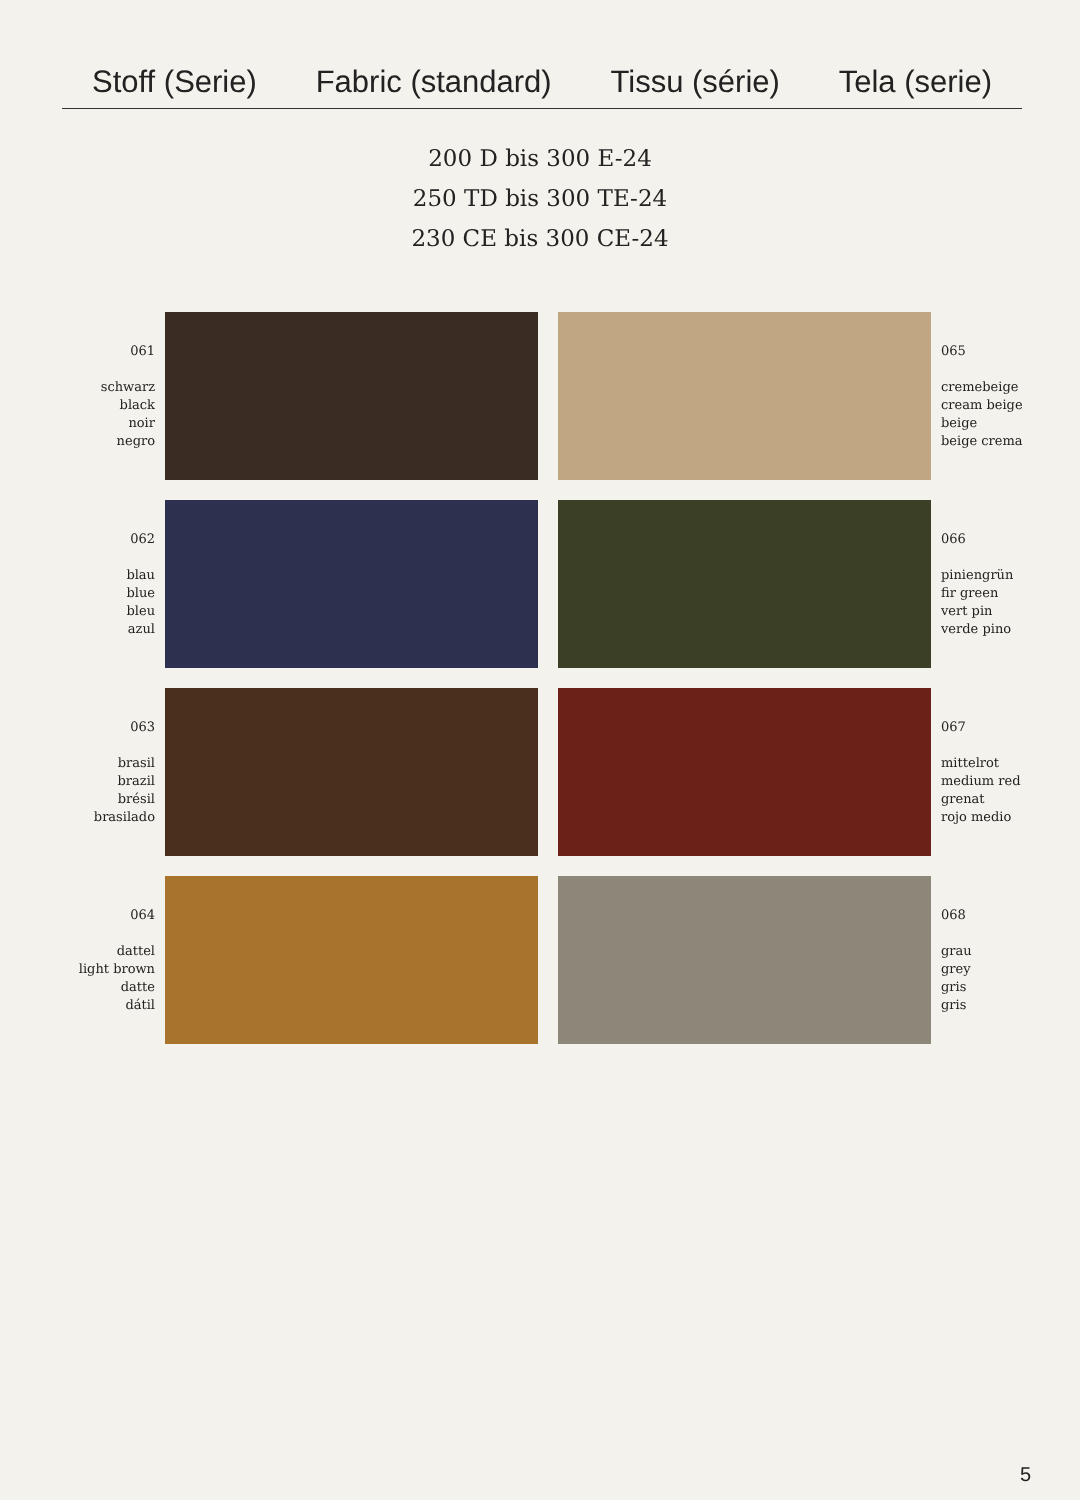Stoff (Serie) Fabric (standard) Tissu (série) Tela (serie)
200 D bis 300 E-24
250 TD bis 300 TE-24
230 CE bis 300 CE-24
061
schwarz
black
noir
negro
065
cremebeige
cream beige
beige
beige crema
062
blau
blue
bleu
azul
066
piniengrün
fir green
vert pin
verde pino
063
brasil
brazil
brésil
brasilado
067
mittelrot
medium red
grenat
rojo medio
064
dattel
light brown
datte
dátil
068
grau
grey
gris
gris
5